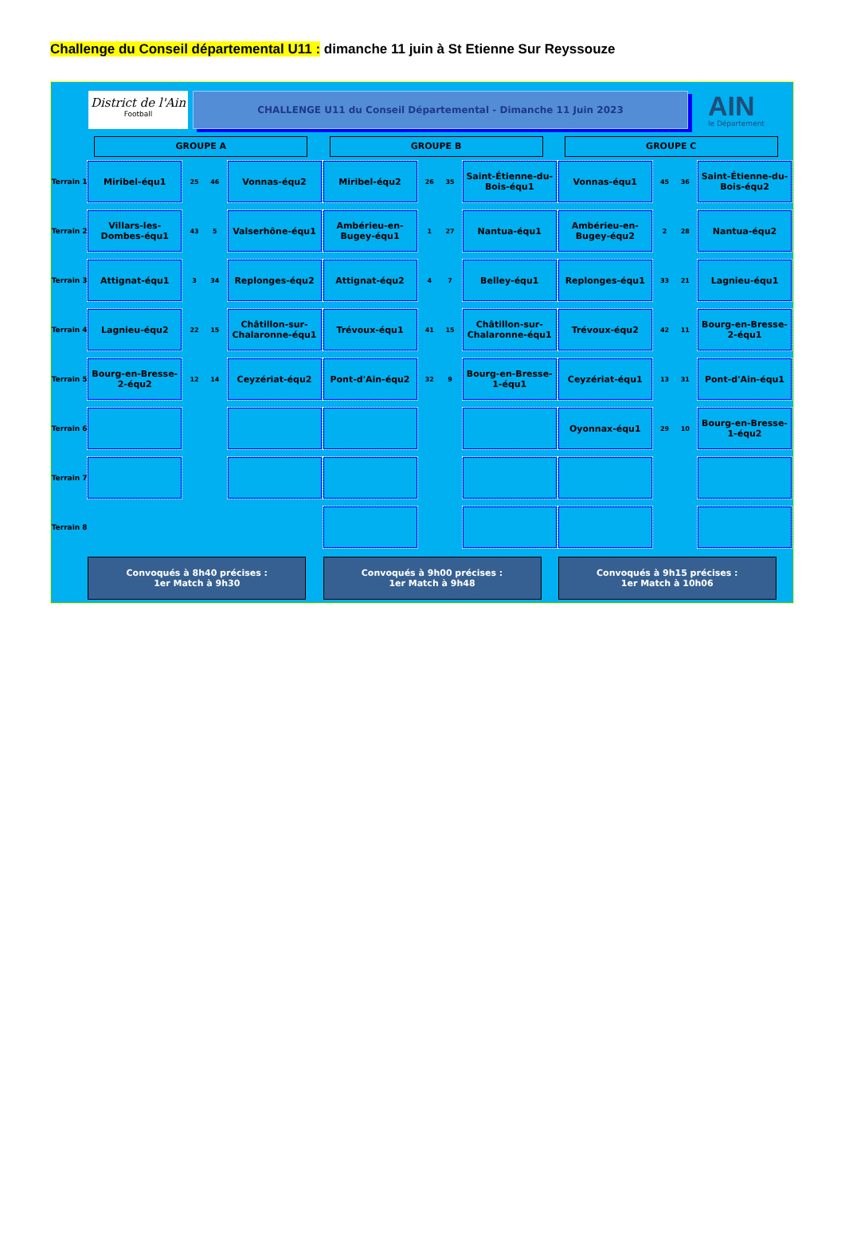Challenge du Conseil départemental U11 : dimanche 11 juin à St Etienne Sur Reyssouze
District de l'Ain
Football
CHALLENGE U11 du Conseil Départemental - Dimanche 11 Juin 2023
AIN
le Département
GROUPE A GROUPE B GROUPE C
Terrain 1
Miribel-équ1
25 46
Vonnas-équ2
Miribel-équ2
26 35
Saint-Étienne-du-Bois-équ1
Vonnas-équ1
45 36
Saint-Étienne-du-Bois-équ2
Terrain 2
Villars-les-Dombes-équ1
43 5
Valserhône-équ1
Ambérieu-en-Bugey-équ1
1 27
Nantua-équ1
Ambérieu-en-Bugey-équ2
2 28
Nantua-équ2
Terrain 3
Attignat-équ1
3 34
Replonges-équ2
Attignat-équ2
4 7
Belley-équ1
Replonges-équ1
33 21
Lagnieu-équ1
Terrain 4
Lagnieu-équ2
22 15
Châtillon-sur-Chalaronne-équ1
Trévoux-équ1
41 15
Châtillon-sur-Chalaronne-équ1
Trévoux-équ2
42 11
Bourg-en-Bresse-2-équ1
Terrain 5
Bourg-en-Bresse-2-équ2
12 14
Ceyzériat-équ2
Pont-d'Ain-équ2
32 9
Bourg-en-Bresse-1-équ1
Ceyzériat-équ1
13 31
Pont-d'Ain-équ1
Terrain 6
Oyonnax-équ1
29 10
Bourg-en-Bresse-1-équ2
Terrain 7
Terrain 8
Convoqués à 8h40 précises :
1er Match à 9h30
Convoqués à 9h00 précises :
1er Match à 9h48
Convoqués à 9h15 précises :
1er Match à 10h06